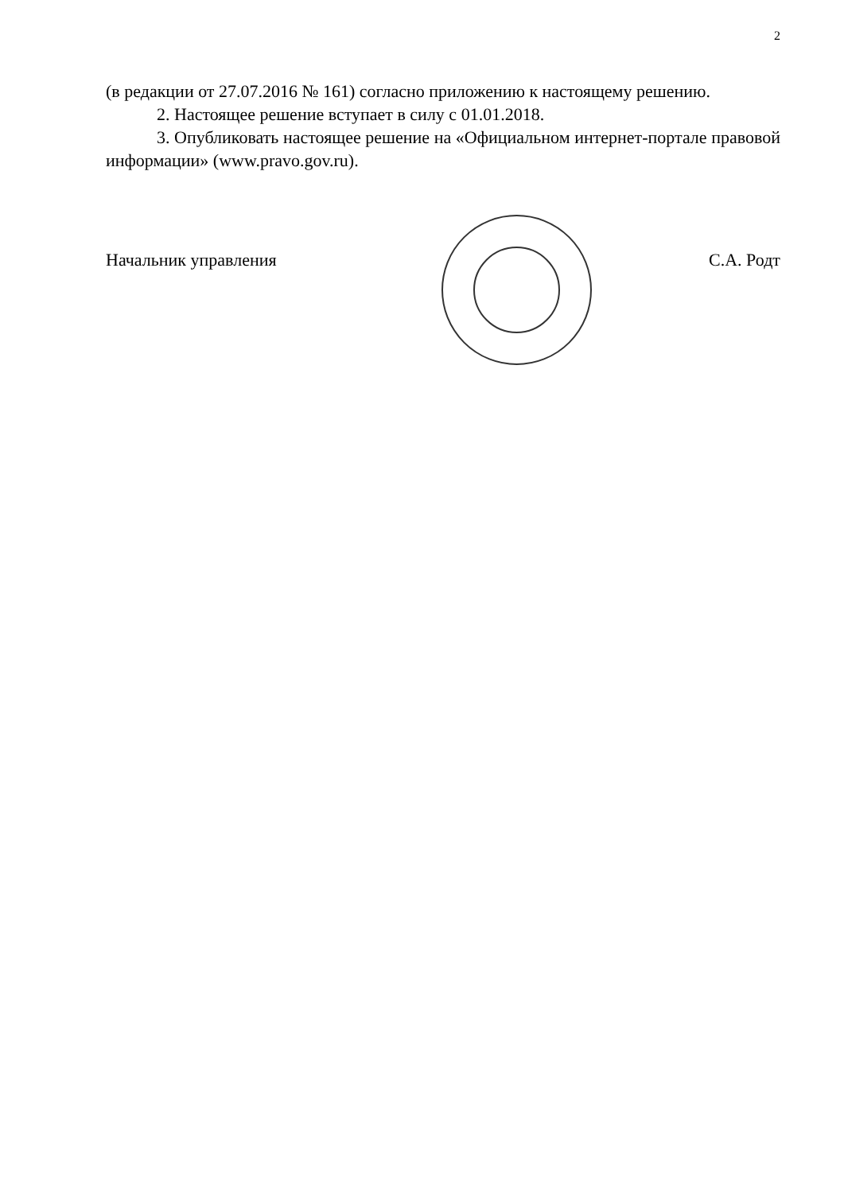2
(в редакции от 27.07.2016 № 161) согласно приложению к настоящему решению.
2. Настоящее решение вступает в силу с 01.01.2018.
3. Опубликовать настоящее решение на «Официальном интернет-портале правовой информации» (www.pravo.gov.ru).
Начальник управления С.А. Родт